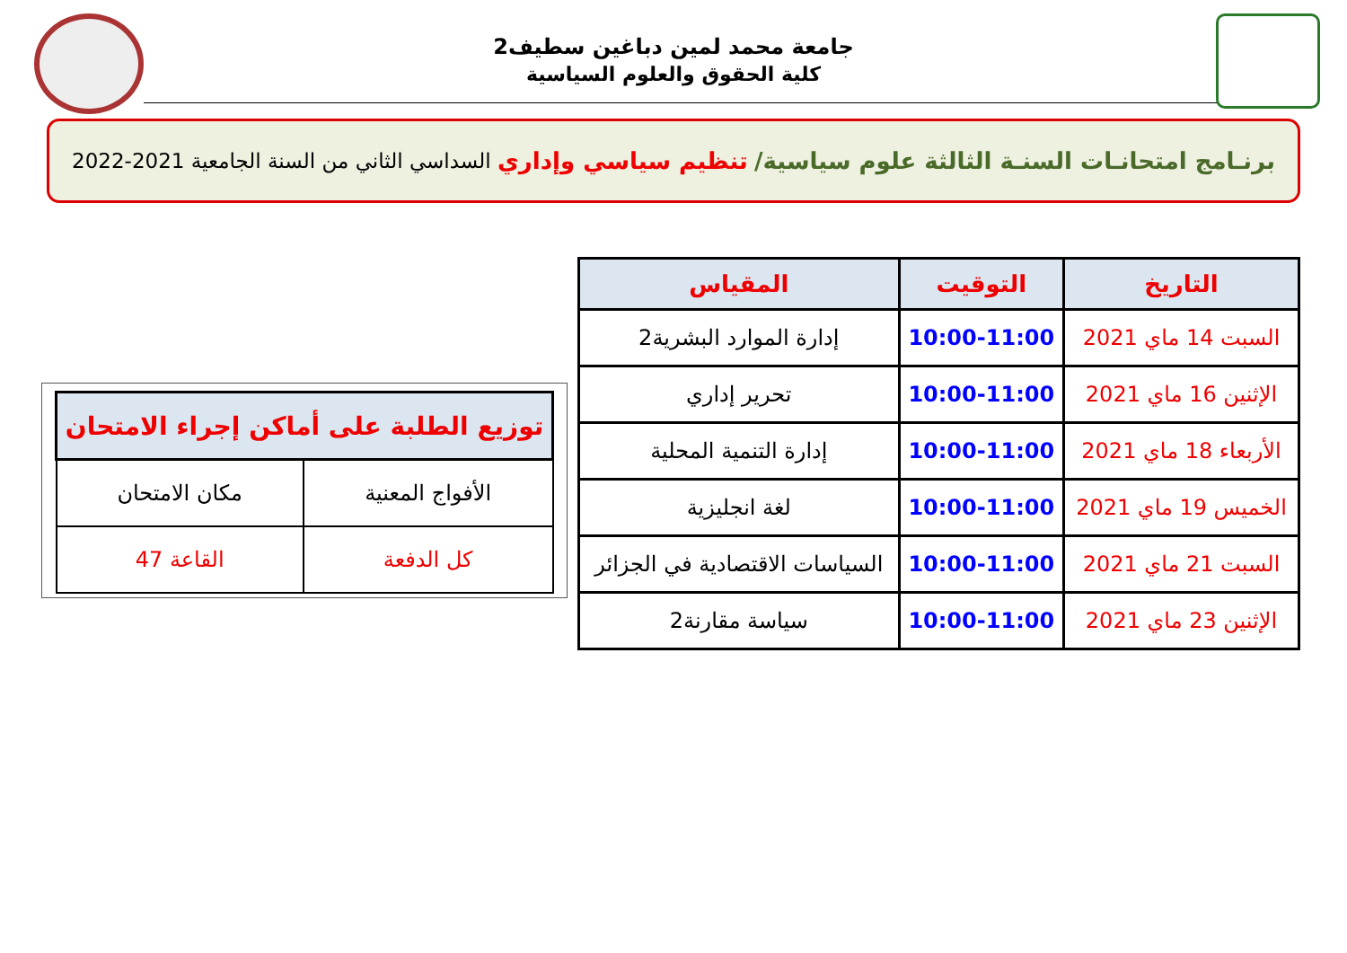جامعة محمد لمين دباغين سطيف2
كلية الحقوق والعلوم السياسية
برنـامج امتحانـات السنـة الثالثة علوم سياسية/ تنظيم سياسي وإداري السداسي الثاني من السنة الجامعية 2021-2022
| التاريخ | التوقيت | المقياس |
| --- | --- | --- |
| السبت 14 ماي 2021 | 10:00-11:00 | إدارة الموارد البشرية2 |
| الإثنين 16 ماي 2021 | 10:00-11:00 | تحرير إداري |
| الأربعاء 18 ماي 2021 | 10:00-11:00 | إدارة التنمية المحلية |
| الخميس 19 ماي 2021 | 10:00-11:00 | لغة انجليزية |
| السبت 21 ماي 2021 | 10:00-11:00 | السياسات الاقتصادية في الجزائر |
| الإثنين 23 ماي 2021 | 10:00-11:00 | سياسة مقارنة2 |
| توزيع الطلبة على أماكن إجراء الامتحان | |
| --- | --- |
| الأفواج المعنية | مكان الامتحان |
| كل الدفعة | القاعة 47 |